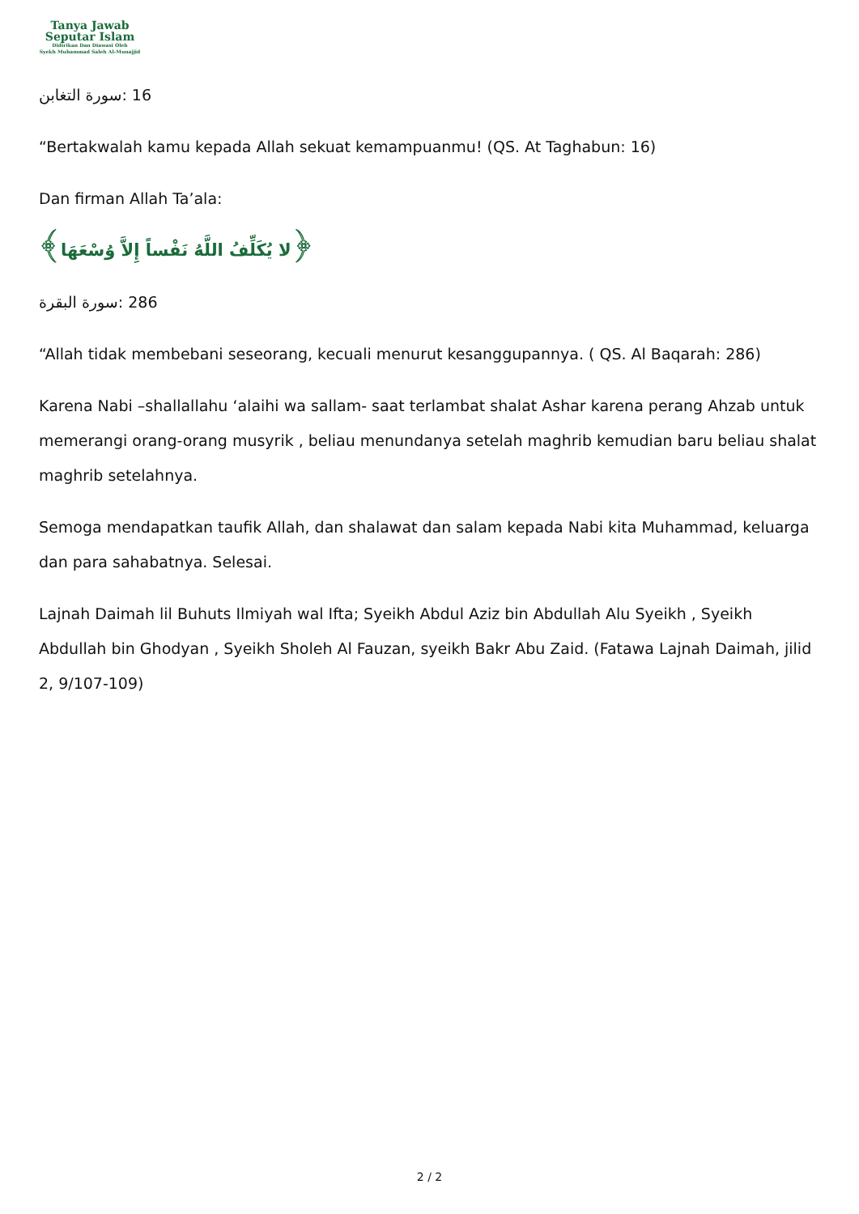Tanya Jawab
Seputar Islam
Didirikan Dan Diawasi Oleh
Syekh Muhammad Saleh Al-Munajjid
سورة التغابن: 16
“Bertakwalah kamu kepada Allah sekuat kemampuanmu! (QS. At Taghabun: 16)
Dan firman Allah Ta’ala:
﴿لا يُكَلِّفُ اللَّهُ نَفْساً إِلاَّ وُسْعَهَا﴾
سورة البقرة: 286
“Allah tidak membebani seseorang, kecuali menurut kesanggupannya. ( QS. Al Baqarah: 286)
Karena Nabi –shallallahu ‘alaihi wa sallam- saat terlambat shalat Ashar karena perang Ahzab untuk memerangi orang-orang musyrik , beliau menundanya setelah maghrib kemudian baru beliau shalat maghrib setelahnya.
Semoga mendapatkan taufik Allah, dan shalawat dan salam kepada Nabi kita Muhammad, keluarga dan para sahabatnya. Selesai.
Lajnah Daimah lil Buhuts Ilmiyah wal Ifta; Syeikh Abdul Aziz bin Abdullah Alu Syeikh , Syeikh Abdullah bin Ghodyan , Syeikh Sholeh Al Fauzan, syeikh Bakr Abu Zaid. (Fatawa Lajnah Daimah, jilid 2, 9/107-109)
2 / 2